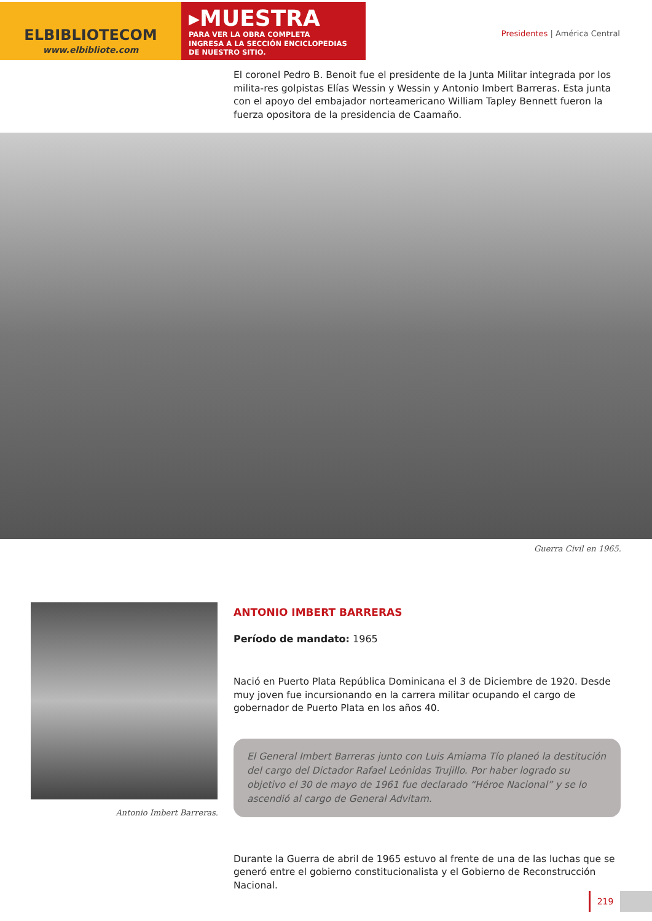ELBIBLIOTECOM
www.elbibliote.com
▸MUESTRA
PARA VER LA OBRA COMPLETA
INGRESA A LA SECCIÓN ENCICLOPEDIAS
DE NUESTRO SITIO.
Presidentes | América Central
El coronel Pedro B. Benoit fue el presidente de la Junta Militar integrada por los milita-res golpistas Elías Wessin y Wessin y Antonio Imbert Barreras. Esta junta con el apoyo del embajador norteamericano William Tapley Bennett fueron la fuerza opositora de la presidencia de Caamaño.
Guerra Civil en 1965.
Antonio Imbert Barreras.
ANTONIO IMBERT BARRERAS
Período de mandato: 1965
Nació en Puerto Plata República Dominicana el 3 de Diciembre de 1920. Desde muy joven fue incursionando en la carrera militar ocupando el cargo de gobernador de Puerto Plata en los años 40.
El General Imbert Barreras junto con Luis Amiama Tío planeó la destitución del cargo del Dictador Rafael Leónidas Trujillo. Por haber logrado su objetivo el 30 de mayo de 1961 fue declarado “Héroe Nacional” y se lo ascendió al cargo de General Advitam.
Durante la Guerra de abril de 1965 estuvo al frente de una de las luchas que se generó entre el gobierno constitucionalista y el Gobierno de Reconstrucción Nacional.
219